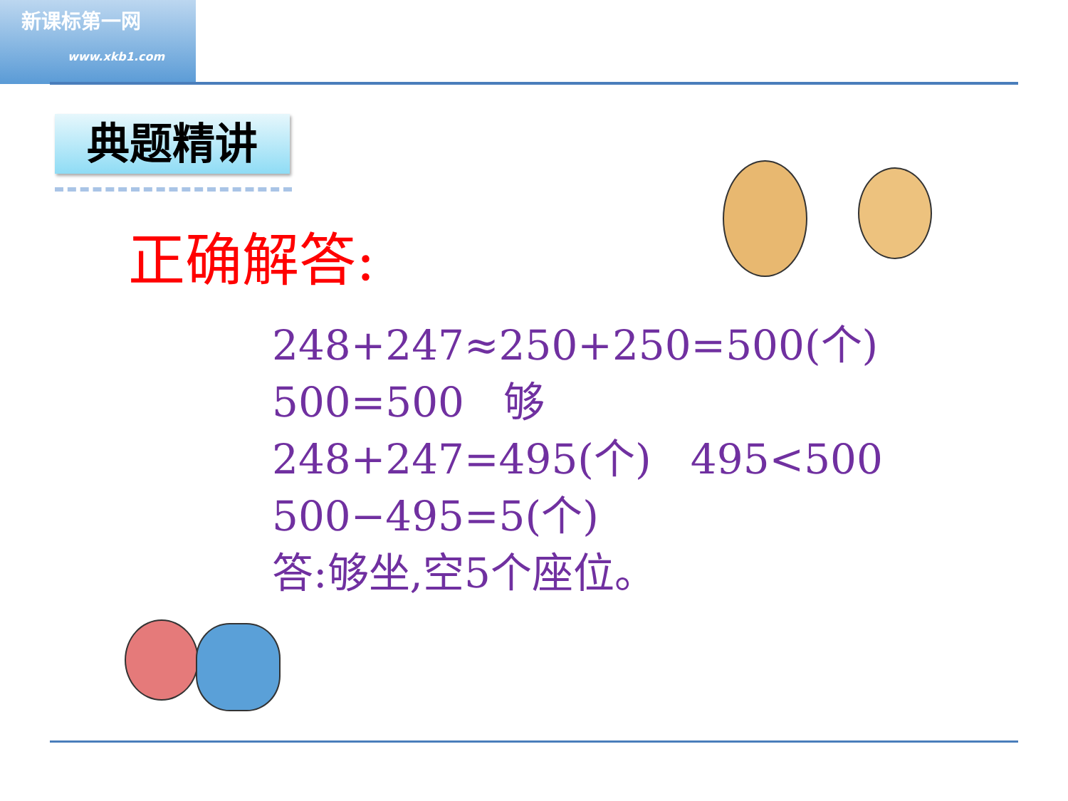新课标第一网
www.xkb1.com
典题精讲
正确解答:
248+247≈250+250=500(个)
500=500 够
248+247=495(个) 495<500
500−495=5(个)
答:够坐,空5个座位。